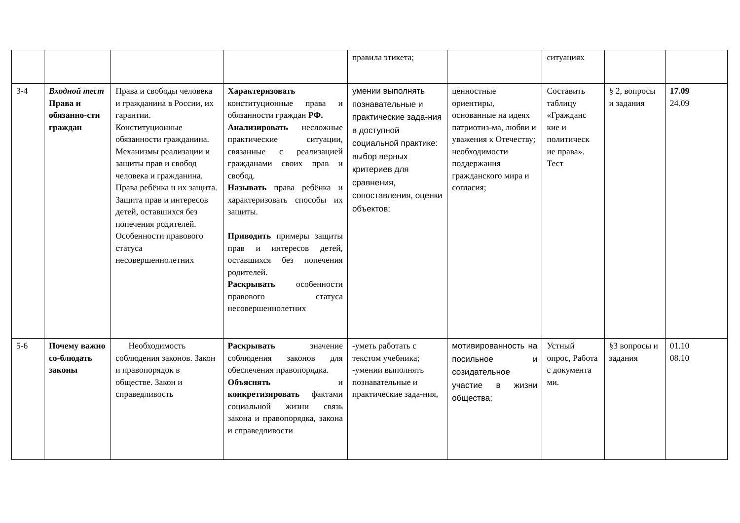| | | | | правила этикета; | | ситуациях | | |
| 3-4 | Входной тест Права и обязанно-сти граждан | Права и свободы человека и гражданина в России, их гарантии. Конституционные обязанности гражданина. Механизмы реализации и защиты прав и свобод человека и гражданина. Права ребёнка и их защита. Защита прав и интересов детей, оставшихся без попечения родителей. Особенности правового статуса несовершеннолетних | Характеризовать конституционные права и обязанности граждан РФ. Анализировать несложные практические ситуации, связанные с реализацией гражданами своих прав и свобод. Называть права ребёнка и характеризовать способы их защиты. Приводить примеры защиты прав и интересов детей, оставшихся без попечения родителей. Раскрывать особенности правового статуса несовершеннолетних | умении выполнять познавательные и практические зада-ния в доступной социальной практике: выбор верных критериев для сравнения, сопоставления, оценки объектов; | ценностные ориентиры, основанные на идеях патриотиз-ма, любви и уважения к Отечеству; необходимости поддержания гражданского мира и согласия; | Составить таблицу «Гражданс кие и политическ ие права». Тест | § 2, вопросы и задания | 17.09 24.09 |
| 5-6 | Почему важно со-блюдать законы | Необходимость соблюдения законов. Закон и правопорядок в обществе. Закон и справедливость | Раскрывать значение соблюдения законов для обеспечения правопорядка. Объяснять и конкретизировать фактами социальной жизни связь закона и правопорядка, закона и справедливости | -уметь работать с текстом учебника; -умении выполнять познавательные и практические зада-ния, | мотивированность на посильное и созидательное участие в жизни общества; | Устный опрос, Работа с документа ми. | §3 вопросы и задания | 01.10 08.10 |